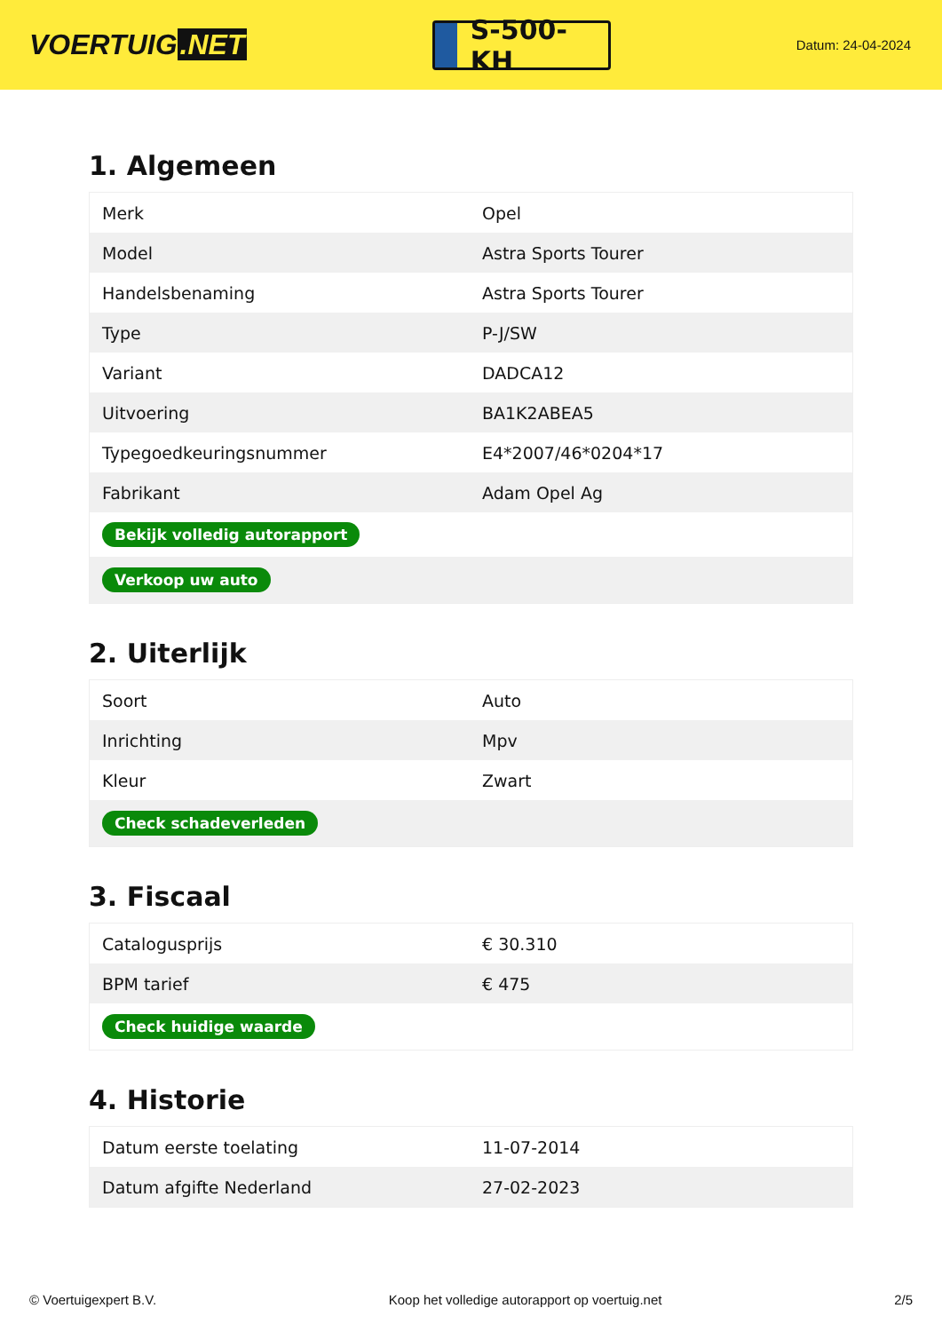VOERTUIG.NET
S-500-KH
Datum: 24-04-2024
1. Algemeen
| Merk | Opel |
| Model | Astra Sports Tourer |
| Handelsbenaming | Astra Sports Tourer |
| Type | P-J/SW |
| Variant | DADCA12 |
| Uitvoering | BA1K2ABEA5 |
| Typegoedkeuringsnummer | E4*2007/46*0204*17 |
| Fabrikant | Adam Opel Ag |
| Bekijk volledig autorapport | |
| Verkoop uw auto | |
2. Uiterlijk
| Soort | Auto |
| Inrichting | Mpv |
| Kleur | Zwart |
| Check schadeverleden | |
3. Fiscaal
| Catalogusprijs | € 30.310 |
| BPM tarief | € 475 |
| Check huidige waarde | |
4. Historie
| Datum eerste toelating | 11-07-2014 |
| Datum afgifte Nederland | 27-02-2023 |
© Voertuigexpert B.V. Koop het volledige autorapport op voertuig.net 2/5